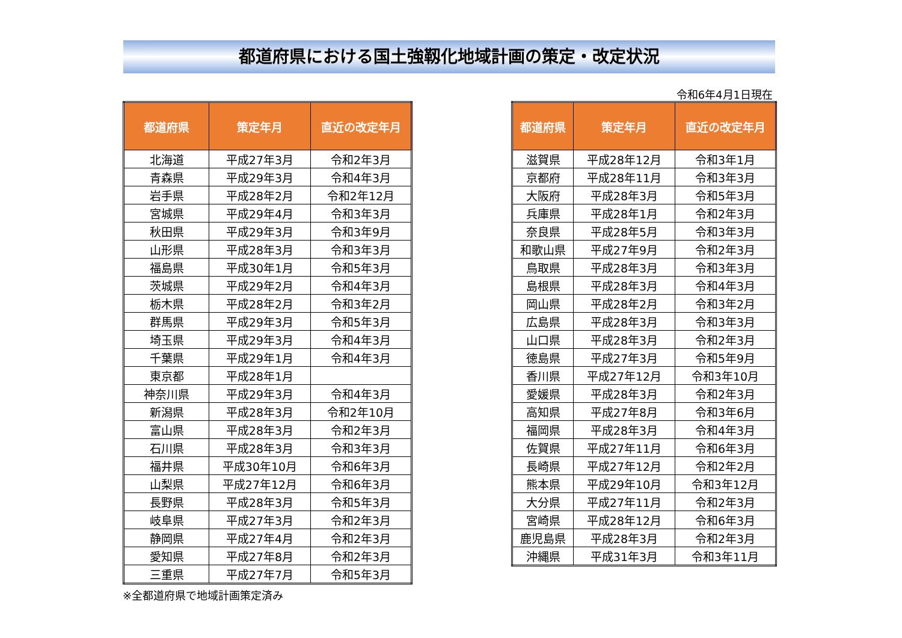都道府県における国土強靱化地域計画の策定・改定状況
令和6年4月1日現在
| 都道府県 | 策定年月 | 直近の改定年月 |
| --- | --- | --- |
| 北海道 | 平成27年3月 | 令和2年3月 |
| 青森県 | 平成29年3月 | 令和4年3月 |
| 岩手県 | 平成28年2月 | 令和2年12月 |
| 宮城県 | 平成29年4月 | 令和3年3月 |
| 秋田県 | 平成29年3月 | 令和3年9月 |
| 山形県 | 平成28年3月 | 令和3年3月 |
| 福島県 | 平成30年1月 | 令和5年3月 |
| 茨城県 | 平成29年2月 | 令和4年3月 |
| 栃木県 | 平成28年2月 | 令和3年2月 |
| 群馬県 | 平成29年3月 | 令和5年3月 |
| 埼玉県 | 平成29年3月 | 令和4年3月 |
| 千葉県 | 平成29年1月 | 令和4年3月 |
| 東京都 | 平成28年1月 | |
| 神奈川県 | 平成29年3月 | 令和4年3月 |
| 新潟県 | 平成28年3月 | 令和2年10月 |
| 富山県 | 平成28年3月 | 令和2年3月 |
| 石川県 | 平成28年3月 | 令和3年3月 |
| 福井県 | 平成30年10月 | 令和6年3月 |
| 山梨県 | 平成27年12月 | 令和6年3月 |
| 長野県 | 平成28年3月 | 令和5年3月 |
| 岐阜県 | 平成27年3月 | 令和2年3月 |
| 静岡県 | 平成27年4月 | 令和2年3月 |
| 愛知県 | 平成27年8月 | 令和2年3月 |
| 三重県 | 平成27年7月 | 令和5年3月 |
※全都道府県で地域計画策定済み
| 都道府県 | 策定年月 | 直近の改定年月 |
| --- | --- | --- |
| 滋賀県 | 平成28年12月 | 令和3年1月 |
| 京都府 | 平成28年11月 | 令和3年3月 |
| 大阪府 | 平成28年3月 | 令和5年3月 |
| 兵庫県 | 平成28年1月 | 令和2年3月 |
| 奈良県 | 平成28年5月 | 令和3年3月 |
| 和歌山県 | 平成27年9月 | 令和2年3月 |
| 鳥取県 | 平成28年3月 | 令和3年3月 |
| 島根県 | 平成28年3月 | 令和4年3月 |
| 岡山県 | 平成28年2月 | 令和3年2月 |
| 広島県 | 平成28年3月 | 令和3年3月 |
| 山口県 | 平成28年3月 | 令和2年3月 |
| 徳島県 | 平成27年3月 | 令和5年9月 |
| 香川県 | 平成27年12月 | 令和3年10月 |
| 愛媛県 | 平成28年3月 | 令和2年3月 |
| 高知県 | 平成27年8月 | 令和3年6月 |
| 福岡県 | 平成28年3月 | 令和4年3月 |
| 佐賀県 | 平成27年11月 | 令和6年3月 |
| 長崎県 | 平成27年12月 | 令和2年2月 |
| 熊本県 | 平成29年10月 | 令和3年12月 |
| 大分県 | 平成27年11月 | 令和2年3月 |
| 宮崎県 | 平成28年12月 | 令和6年3月 |
| 鹿児島県 | 平成28年3月 | 令和2年3月 |
| 沖縄県 | 平成31年3月 | 令和3年11月 |